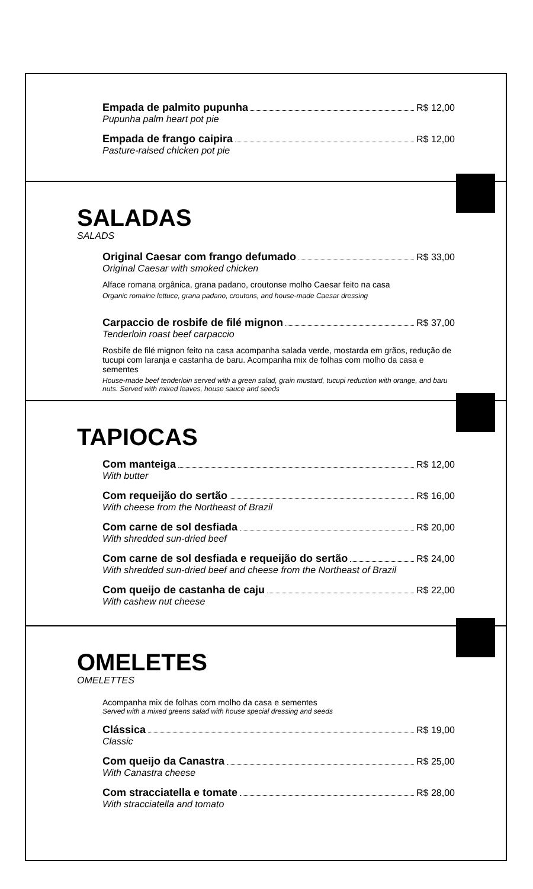Empada de palmito pupunha R$ 12,00
Pupunha palm heart pot pie
Empada de frango caipira R$ 12,00
Pasture-raised chicken pot pie
SALADAS
SALADS
Original Caesar com frango defumado R$ 33,00
Original Caesar with smoked chicken
Alface romana orgânica, grana padano, croutonse molho Caesar feito na casa
Organic romaine lettuce, grana padano, croutons, and house-made Caesar dressing
Carpaccio de rosbife de filé mignon R$ 37,00
Tenderloin roast beef carpaccio
Rosbife de filé mignon feito na casa acompanha salada verde, mostarda em grãos, redução de tucupi com laranja e castanha de baru. Acompanha mix de folhas com molho da casa e sementes
House-made beef tenderloin served with a green salad, grain mustard, tucupi reduction with orange, and baru nuts. Served with mixed leaves, house sauce and seeds
TAPIOCAS
Com manteiga R$ 12,00
With butter
Com requeijão do sertão R$ 16,00
With cheese from the Northeast of Brazil
Com carne de sol desfiada R$ 20,00
With shredded sun-dried beef
Com carne de sol desfiada e requeijão do sertão R$ 24,00
With shredded sun-dried beef and cheese from the Northeast of Brazil
Com queijo de castanha de caju R$ 22,00
With cashew nut cheese
OMELETES
OMELETTES
Acompanha mix de folhas com molho da casa e sementes
Served with a mixed greens salad with house special dressing and seeds
Clássica R$ 19,00
Classic
Com queijo da Canastra R$ 25,00
With Canastra cheese
Com stracciatella e tomate R$ 28,00
With stracciatella and tomato